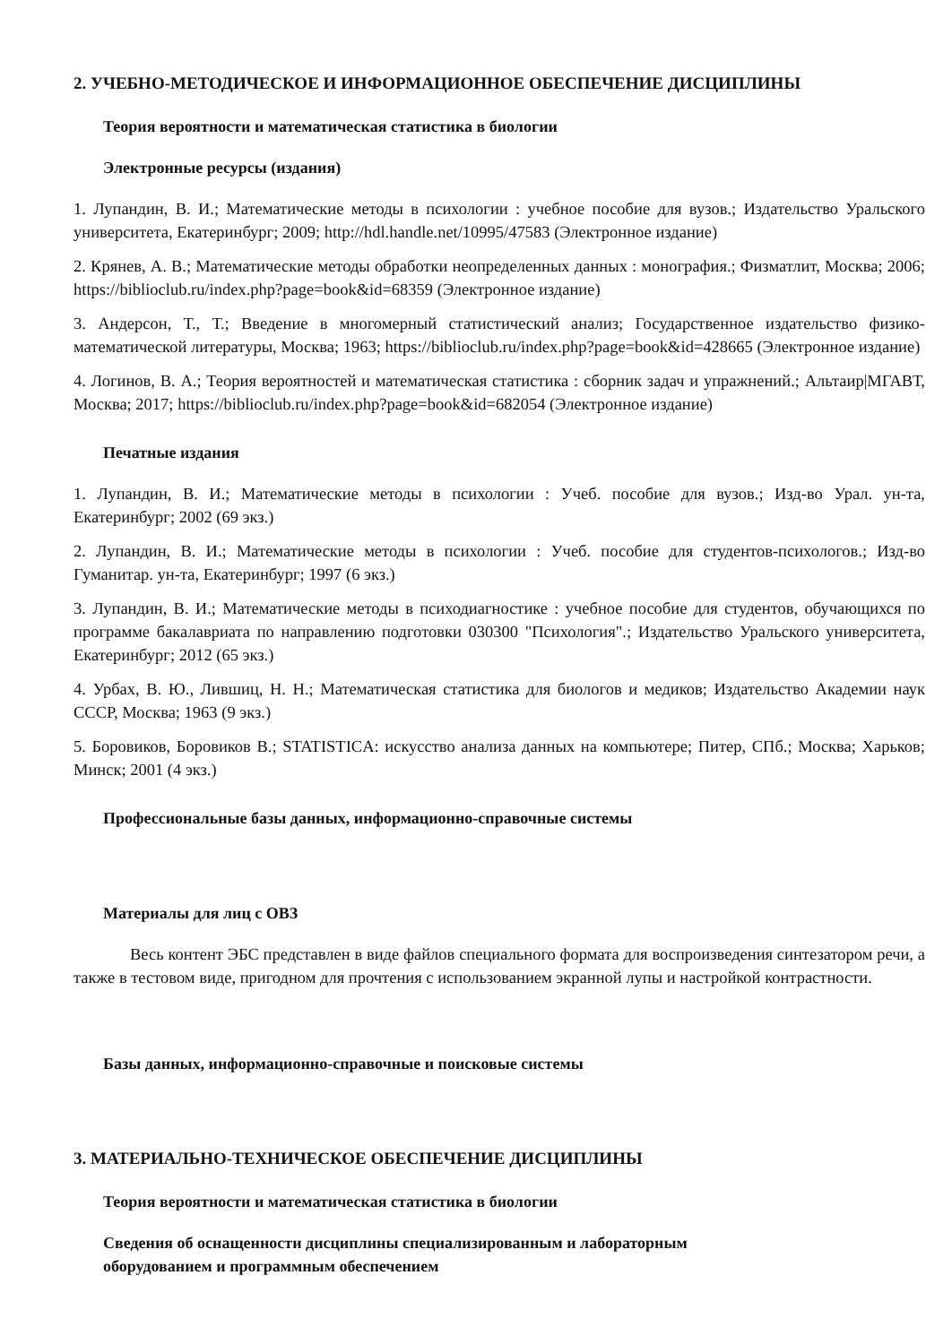2. УЧЕБНО-МЕТОДИЧЕСКОЕ И ИНФОРМАЦИОННОЕ ОБЕСПЕЧЕНИЕ ДИСЦИПЛИНЫ
Теория вероятности и математическая статистика в биологии
Электронные ресурсы (издания)
1. Лупандин, В. И.; Математические методы в психологии : учебное пособие для вузов.; Издательство Уральского университета, Екатеринбург; 2009; http://hdl.handle.net/10995/47583 (Электронное издание)
2. Крянев, А. В.; Математические методы обработки неопределенных данных : монография.; Физматлит, Москва; 2006; https://biblioclub.ru/index.php?page=book&id=68359 (Электронное издание)
3. Андерсон, Т., Т.; Введение в многомерный статистический анализ; Государственное издательство физико-математической литературы, Москва; 1963; https://biblioclub.ru/index.php?page=book&id=428665 (Электронное издание)
4. Логинов, В. А.; Теория вероятностей и математическая статистика : сборник задач и упражнений.; Альтаир|МГАВТ, Москва; 2017; https://biblioclub.ru/index.php?page=book&id=682054 (Электронное издание)
Печатные издания
1. Лупандин, В. И.; Математические методы в психологии : Учеб. пособие для вузов.; Изд-во Урал. ун-та, Екатеринбург; 2002 (69 экз.)
2. Лупандин, В. И.; Математические методы в психологии : Учеб. пособие для студентов-психологов.; Изд-во Гуманитар. ун-та, Екатеринбург; 1997 (6 экз.)
3. Лупандин, В. И.; Математические методы в психодиагностике : учебное пособие для студентов, обучающихся по программе бакалавриата по направлению подготовки 030300 "Психология".; Издательство Уральского университета, Екатеринбург; 2012 (65 экз.)
4. Урбах, В. Ю., Лившиц, Н. Н.; Математическая статистика для биологов и медиков; Издательство Академии наук СССР, Москва; 1963 (9 экз.)
5. Боровиков, Боровиков В.; STATISTICA: искусство анализа данных на компьютере; Питер, СПб.; Москва; Харьков; Минск; 2001 (4 экз.)
Профессиональные базы данных, информационно-справочные системы
Материалы для лиц с ОВЗ
Весь контент ЭБС представлен в виде файлов специального формата для воспроизведения синтезатором речи, а также в тестовом виде, пригодном для прочтения с использованием экранной лупы и настройкой контрастности.
Базы данных, информационно-справочные и поисковые системы
3. МАТЕРИАЛЬНО-ТЕХНИЧЕСКОЕ ОБЕСПЕЧЕНИЕ ДИСЦИПЛИНЫ
Теория вероятности и математическая статистика в биологии
Сведения об оснащенности дисциплины специализированным и лабораторным
оборудованием и программным обеспечением